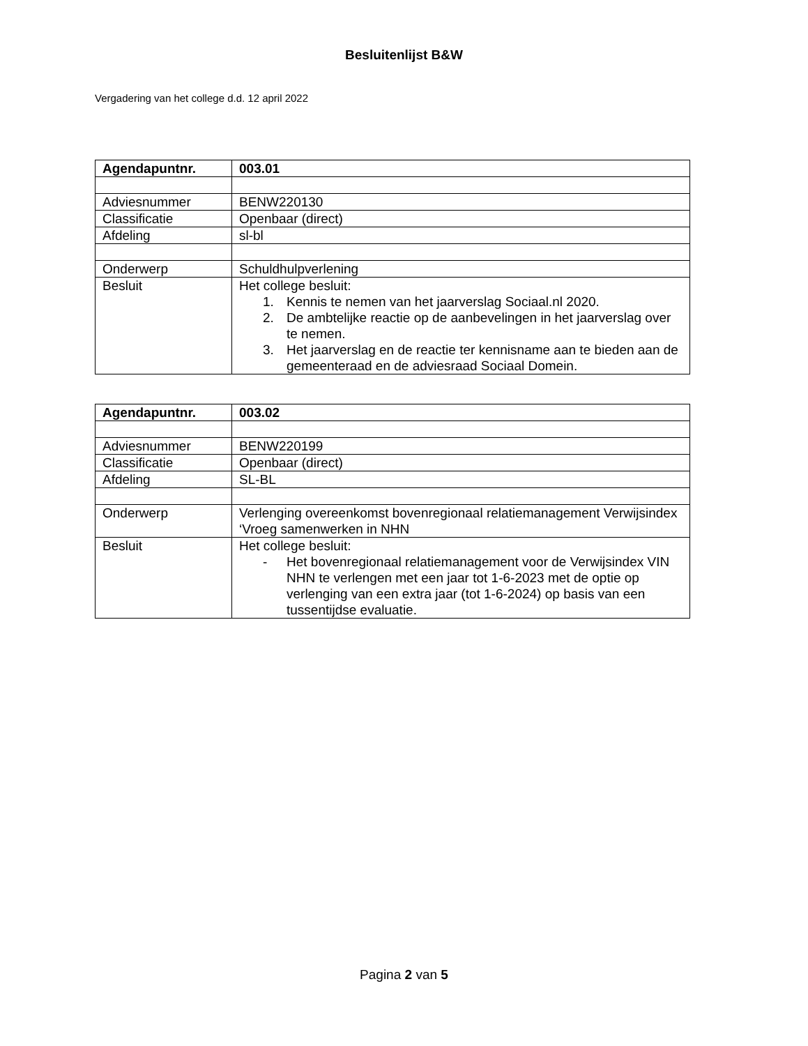Besluitenlijst B&W
Vergadering van het college d.d. 12 april 2022
| Agendapuntnr. | 003.01 |
| Adviesnummer | BENW220130 |
| Classificatie | Openbaar (direct) |
| Afdeling | sl-bl |
| Onderwerp | Schuldhulpverlening |
| Besluit | Het college besluit: 1. Kennis te nemen van het jaarverslag Sociaal.nl 2020. 2. De ambtelijke reactie op de aanbevelingen in het jaarverslag over te nemen. 3. Het jaarverslag en de reactie ter kennisname aan te bieden aan de gemeenteraad en de adviesraad Sociaal Domein. |
| Agendapuntnr. | 003.02 |
| Adviesnummer | BENW220199 |
| Classificatie | Openbaar (direct) |
| Afdeling | SL-BL |
| Onderwerp | Verlenging overeenkomst bovenregionaal relatiemanagement Verwijsindex ‘Vroeg samenwerken in NHN |
| Besluit | Het college besluit: - Het bovenregionaal relatiemanagement voor de Verwijsindex VIN NHN te verlengen met een jaar tot 1-6-2023 met de optie op verlenging van een extra jaar (tot 1-6-2024) op basis van een tussentijdse evaluatie. |
Pagina 2 van 5